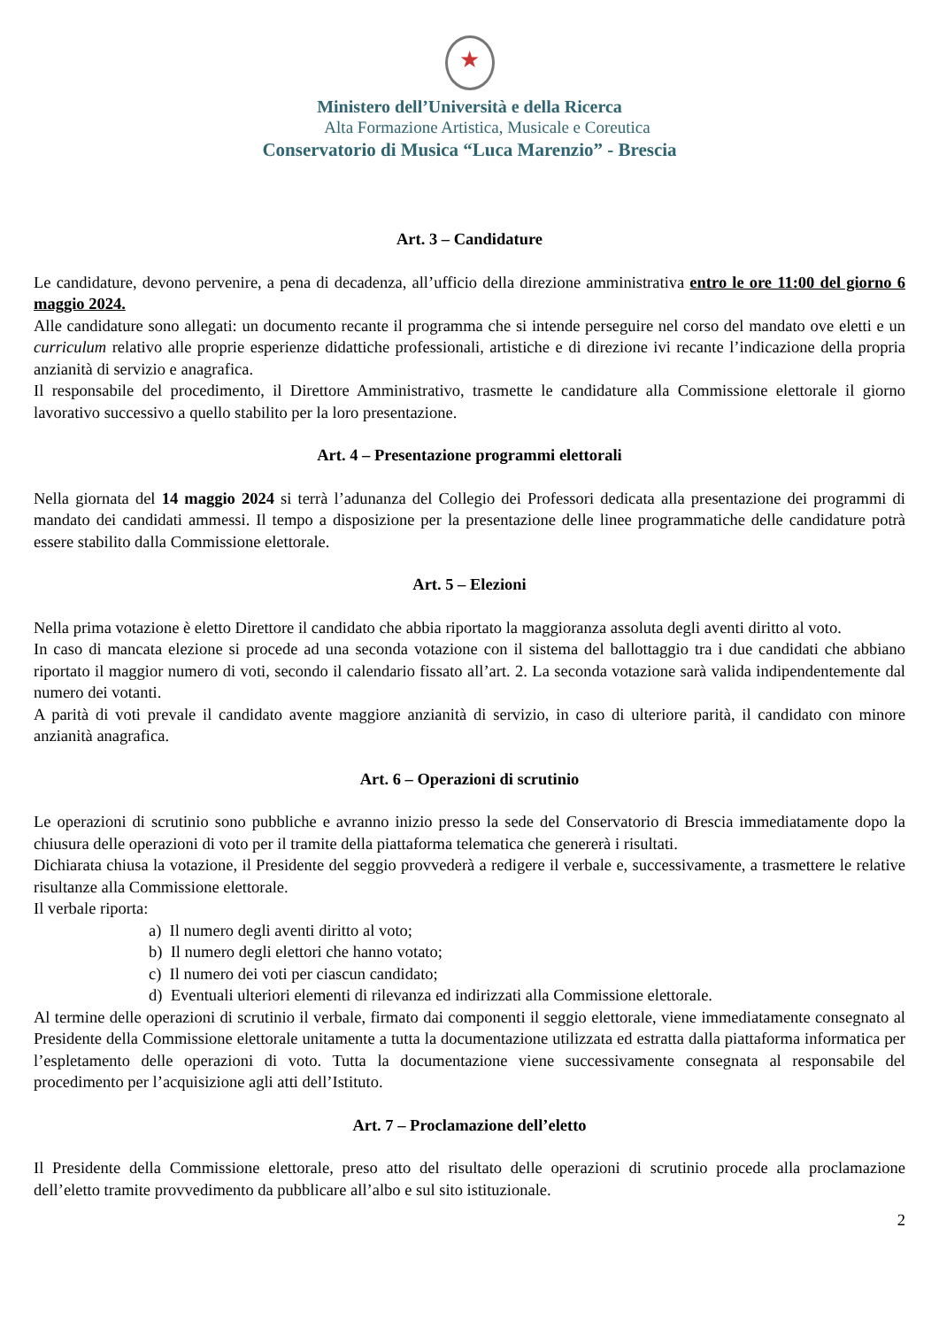★
Ministero dell’Università e della Ricerca
Alta Formazione Artistica, Musicale e Coreutica
Conservatorio di Musica “Luca Marenzio” - Brescia
Art. 3 – Candidature
Le candidature, devono pervenire, a pena di decadenza, all’ufficio della direzione amministrativa entro le ore 11:00 del giorno 6 maggio 2024.
Alle candidature sono allegati: un documento recante il programma che si intende perseguire nel corso del mandato ove eletti e un curriculum relativo alle proprie esperienze didattiche professionali, artistiche e di direzione ivi recante l’indicazione della propria anzianità di servizio e anagrafica.
Il responsabile del procedimento, il Direttore Amministrativo, trasmette le candidature alla Commissione elettorale il giorno lavorativo successivo a quello stabilito per la loro presentazione.
Art. 4 – Presentazione programmi elettorali
Nella giornata del 14 maggio 2024 si terrà l’adunanza del Collegio dei Professori dedicata alla presentazione dei programmi di mandato dei candidati ammessi. Il tempo a disposizione per la presentazione delle linee programmatiche delle candidature potrà essere stabilito dalla Commissione elettorale.
Art. 5 – Elezioni
Nella prima votazione è eletto Direttore il candidato che abbia riportato la maggioranza assoluta degli aventi diritto al voto.
In caso di mancata elezione si procede ad una seconda votazione con il sistema del ballottaggio tra i due candidati che abbiano riportato il maggior numero di voti, secondo il calendario fissato all’art. 2. La seconda votazione sarà valida indipendentemente dal numero dei votanti.
A parità di voti prevale il candidato avente maggiore anzianità di servizio, in caso di ulteriore parità, il candidato con minore anzianità anagrafica.
Art. 6 – Operazioni di scrutinio
Le operazioni di scrutinio sono pubbliche e avranno inizio presso la sede del Conservatorio di Brescia immediatamente dopo la chiusura delle operazioni di voto per il tramite della piattaforma telematica che genererà i risultati.
Dichiarata chiusa la votazione, il Presidente del seggio provvederà a redigere il verbale e, successivamente, a trasmettere le relative risultanze alla Commissione elettorale.
Il verbale riporta:
a) Il numero degli aventi diritto al voto;
b) Il numero degli elettori che hanno votato;
c) Il numero dei voti per ciascun candidato;
d) Eventuali ulteriori elementi di rilevanza ed indirizzati alla Commissione elettorale.
Al termine delle operazioni di scrutinio il verbale, firmato dai componenti il seggio elettorale, viene immediatamente consegnato al Presidente della Commissione elettorale unitamente a tutta la documentazione utilizzata ed estratta dalla piattaforma informatica per l’espletamento delle operazioni di voto. Tutta la documentazione viene successivamente consegnata al responsabile del procedimento per l’acquisizione agli atti dell’Istituto.
Art. 7 – Proclamazione dell’eletto
Il Presidente della Commissione elettorale, preso atto del risultato delle operazioni di scrutinio procede alla proclamazione dell’eletto tramite provvedimento da pubblicare all’albo e sul sito istituzionale.
2